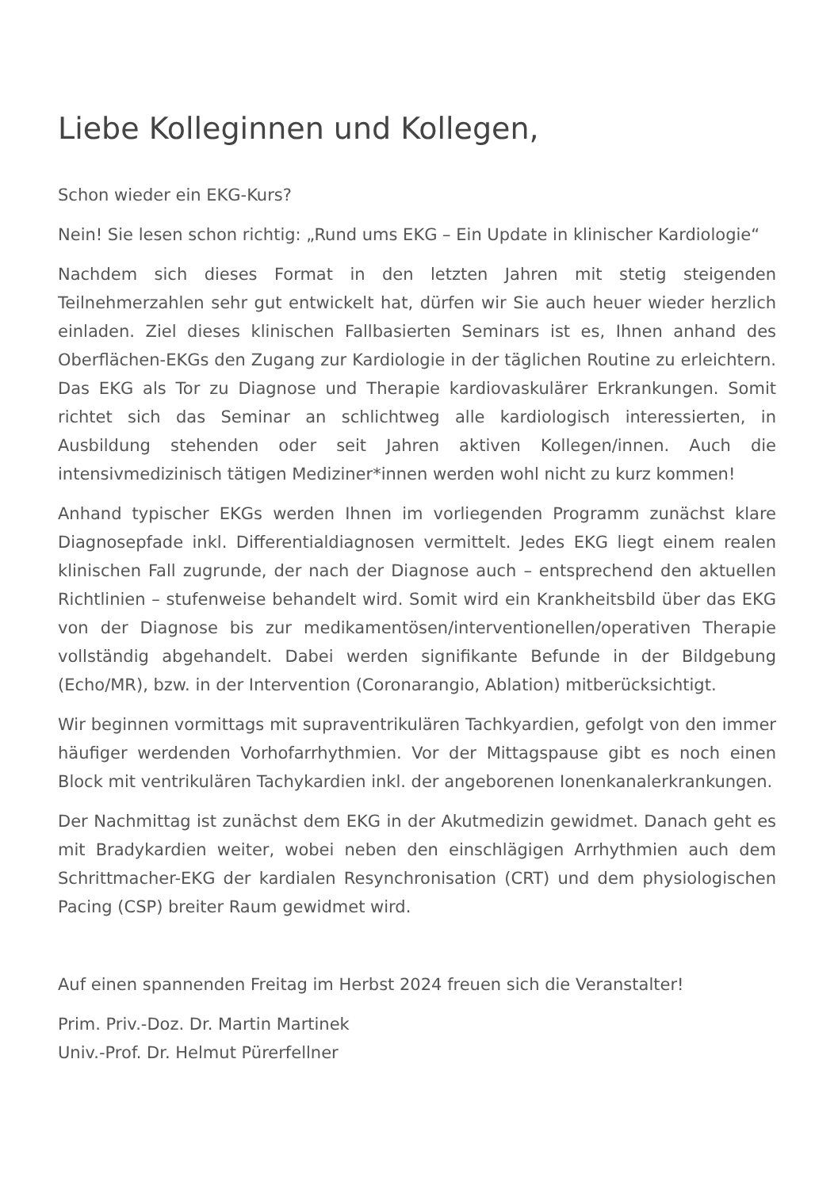Liebe Kolleginnen und Kollegen,
Schon wieder ein EKG-Kurs?
Nein! Sie lesen schon richtig: „Rund ums EKG – Ein Update in klinischer Kardiologie“
Nachdem sich dieses Format in den letzten Jahren mit stetig steigenden Teilnehmerzahlen sehr gut entwickelt hat, dürfen wir Sie auch heuer wieder herzlich einladen. Ziel dieses klinischen Fallbasierten Seminars ist es, Ihnen anhand des Oberflächen-EKGs den Zugang zur Kardiologie in der täglichen Routine zu erleichtern. Das EKG als Tor zu Diagnose und Therapie kardiovaskulärer Erkrankungen. Somit richtet sich das Seminar an schlichtweg alle kardiologisch interessierten, in Ausbildung stehenden oder seit Jahren aktiven Kollegen/innen. Auch die intensivmedizinisch tätigen Mediziner*innen werden wohl nicht zu kurz kommen!
Anhand typischer EKGs werden Ihnen im vorliegenden Programm zunächst klare Diagnosepfade inkl. Differentialdiagnosen vermittelt. Jedes EKG liegt einem realen klinischen Fall zugrunde, der nach der Diagnose auch – entsprechend den aktuellen Richtlinien – stufenweise behandelt wird. Somit wird ein Krankheitsbild über das EKG von der Diagnose bis zur medikamentösen/interventionellen/operativen Therapie vollständig abgehandelt. Dabei werden signifikante Befunde in der Bildgebung (Echo/MR), bzw. in der Intervention (Coronarangio, Ablation) mitberücksichtigt.
Wir beginnen vormittags mit supraventrikulären Tachkyardien, gefolgt von den immer häufiger werdenden Vorhofarrhythmien. Vor der Mittagspause gibt es noch einen Block mit ventrikulären Tachykardien inkl. der angeborenen Ionenkanalerkrankungen.
Der Nachmittag ist zunächst dem EKG in der Akutmedizin gewidmet. Danach geht es mit Bradykardien weiter, wobei neben den einschlägigen Arrhythmien auch dem Schrittmacher-EKG der kardialen Resynchronisation (CRT) und dem physiologischen Pacing (CSP) breiter Raum gewidmet wird.
Auf einen spannenden Freitag im Herbst 2024 freuen sich die Veranstalter!
Prim. Priv.-Doz. Dr. Martin Martinek
Univ.-Prof. Dr. Helmut Pürerfellner